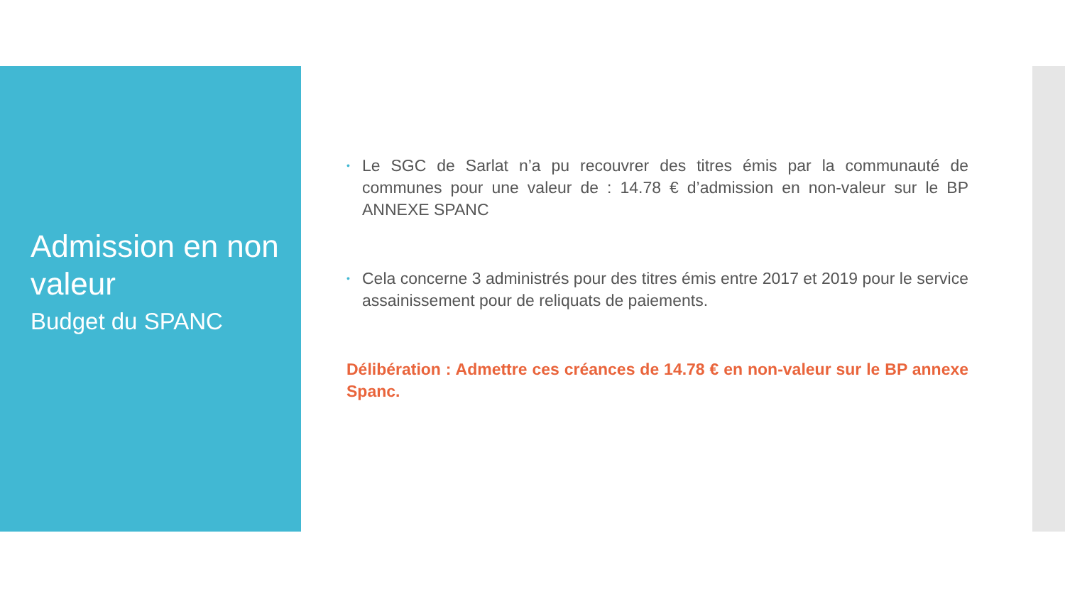Admission en non valeur
Budget du SPANC
• Le SGC de Sarlat n’a pu recouvrer des titres émis par la communauté de communes pour une valeur de : 14.78 € d’admission en non-valeur sur le BP ANNEXE SPANC
• Cela concerne 3 administrés pour des titres émis entre 2017 et 2019 pour le service assainissement pour de reliquats de paiements.
Délibération : Admettre ces créances de 14.78 € en non-valeur sur le BP annexe Spanc.